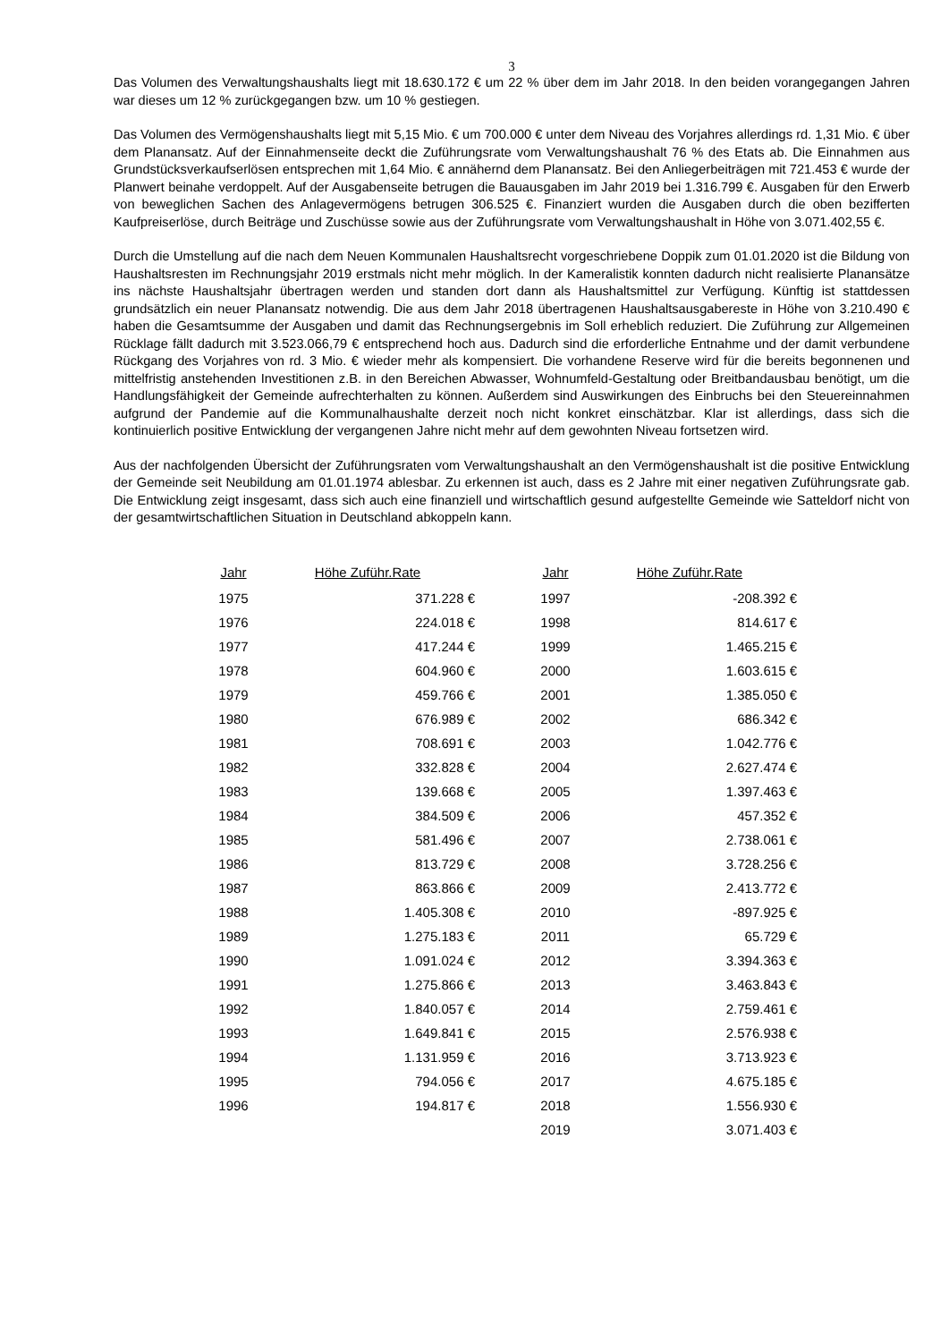3
Das Volumen des Verwaltungshaushalts liegt mit 18.630.172 € um 22 % über dem im Jahr 2018. In den beiden vorangegangen Jahren war dieses um 12 % zurückgegangen bzw. um 10 % gestiegen.
Das Volumen des Vermögenshaushalts liegt mit 5,15 Mio. € um 700.000 € unter dem Niveau des Vorjahres allerdings rd. 1,31 Mio. € über dem Planansatz. Auf der Einnahmenseite deckt die Zuführungsrate vom Verwaltungshaushalt 76 % des Etats ab. Die Einnahmen aus Grundstücksverkaufserlösen entsprechen mit 1,64 Mio. € annähernd dem Planansatz. Bei den Anliegerbeiträgen mit 721.453 € wurde der Planwert beinahe verdoppelt. Auf der Ausgabenseite betrugen die Bauausgaben im Jahr 2019 bei 1.316.799 €. Ausgaben für den Erwerb von beweglichen Sachen des Anlagevermögens betrugen 306.525 €. Finanziert wurden die Ausgaben durch die oben bezifferten Kaufpreiserlöse, durch Beiträge und Zuschüsse sowie aus der Zuführungsrate vom Verwaltungshaushalt in Höhe von 3.071.402,55 €.
Durch die Umstellung auf die nach dem Neuen Kommunalen Haushaltsrecht vorgeschriebene Doppik zum 01.01.2020 ist die Bildung von Haushaltsresten im Rechnungsjahr 2019 erstmals nicht mehr möglich. In der Kameralistik konnten dadurch nicht realisierte Planansätze ins nächste Haushaltsjahr übertragen werden und standen dort dann als Haushaltsmittel zur Verfügung. Künftig ist stattdessen grundsätzlich ein neuer Planansatz notwendig. Die aus dem Jahr 2018 übertragenen Haushaltsausgabereste in Höhe von 3.210.490 € haben die Gesamtsumme der Ausgaben und damit das Rechnungsergebnis im Soll erheblich reduziert. Die Zuführung zur Allgemeinen Rücklage fällt dadurch mit 3.523.066,79 € entsprechend hoch aus. Dadurch sind die erforderliche Entnahme und der damit verbundene Rückgang des Vorjahres von rd. 3 Mio. € wieder mehr als kompensiert. Die vorhandene Reserve wird für die bereits begonnenen und mittelfristig anstehenden Investitionen z.B. in den Bereichen Abwasser, Wohnumfeld-Gestaltung oder Breitbandausbau benötigt, um die Handlungsfähigkeit der Gemeinde aufrechterhalten zu können. Außerdem sind Auswirkungen des Einbruchs bei den Steuereinnahmen aufgrund der Pandemie auf die Kommunalhaushalte derzeit noch nicht konkret einschätzbar. Klar ist allerdings, dass sich die kontinuierlich positive Entwicklung der vergangenen Jahre nicht mehr auf dem gewohnten Niveau fortsetzen wird.
Aus der nachfolgenden Übersicht der Zuführungsraten vom Verwaltungshaushalt an den Vermögenshaushalt ist die positive Entwicklung der Gemeinde seit Neubildung am 01.01.1974 ablesbar. Zu erkennen ist auch, dass es 2 Jahre mit einer negativen Zuführungsrate gab. Die Entwicklung zeigt insgesamt, dass sich auch eine finanziell und wirtschaftlich gesund aufgestellte Gemeinde wie Satteldorf nicht von der gesamtwirtschaftlichen Situation in Deutschland abkoppeln kann.
| Jahr | Höhe Zuführ.Rate | Jahr | Höhe Zuführ.Rate |
| --- | --- | --- | --- |
| 1975 | 371.228 € | 1997 | -208.392 € |
| 1976 | 224.018 € | 1998 | 814.617 € |
| 1977 | 417.244 € | 1999 | 1.465.215 € |
| 1978 | 604.960 € | 2000 | 1.603.615 € |
| 1979 | 459.766 € | 2001 | 1.385.050 € |
| 1980 | 676.989 € | 2002 | 686.342 € |
| 1981 | 708.691 € | 2003 | 1.042.776 € |
| 1982 | 332.828 € | 2004 | 2.627.474 € |
| 1983 | 139.668 € | 2005 | 1.397.463 € |
| 1984 | 384.509 € | 2006 | 457.352 € |
| 1985 | 581.496 € | 2007 | 2.738.061 € |
| 1986 | 813.729 € | 2008 | 3.728.256 € |
| 1987 | 863.866 € | 2009 | 2.413.772 € |
| 1988 | 1.405.308 € | 2010 | -897.925 € |
| 1989 | 1.275.183 € | 2011 | 65.729 € |
| 1990 | 1.091.024 € | 2012 | 3.394.363 € |
| 1991 | 1.275.866 € | 2013 | 3.463.843 € |
| 1992 | 1.840.057 € | 2014 | 2.759.461 € |
| 1993 | 1.649.841 € | 2015 | 2.576.938 € |
| 1994 | 1.131.959 € | 2016 | 3.713.923 € |
| 1995 | 794.056 € | 2017 | 4.675.185 € |
| 1996 | 194.817 € | 2018 | 1.556.930 € |
| | | 2019 | 3.071.403 € |